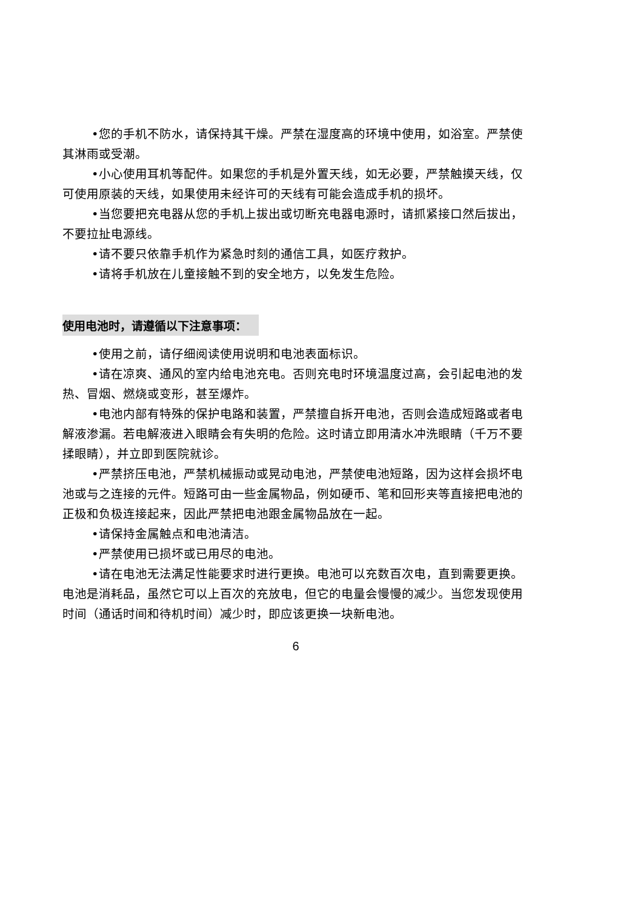•您的手机不防水，请保持其干燥。严禁在湿度高的环境中使用，如浴室。严禁使其淋雨或受潮。
•小心使用耳机等配件。如果您的手机是外置天线，如无必要，严禁触摸天线，仅可使用原装的天线，如果使用未经许可的天线有可能会造成手机的损坏。
•当您要把充电器从您的手机上拔出或切断充电器电源时，请抓紧接口然后拔出，不要拉扯电源线。
•请不要只依靠手机作为紧急时刻的通信工具，如医疗救护。
•请将手机放在儿童接触不到的安全地方，以免发生危险。
使用电池时，请遵循以下注意事项：
•使用之前，请仔细阅读使用说明和电池表面标识。
•请在凉爽、通风的室内给电池充电。否则充电时环境温度过高，会引起电池的发热、冒烟、燃烧或变形，甚至爆炸。
•电池内部有特殊的保护电路和装置，严禁擅自拆开电池，否则会造成短路或者电解液渗漏。若电解液进入眼睛会有失明的危险。这时请立即用清水冲洗眼睛（千万不要揉眼睛），并立即到医院就诊。
•严禁挤压电池，严禁机械振动或晃动电池，严禁使电池短路，因为这样会损坏电池或与之连接的元件。短路可由一些金属物品，例如硬币、笔和回形夹等直接把电池的正极和负极连接起来，因此严禁把电池跟金属物品放在一起。
•请保持金属触点和电池清洁。
•严禁使用已损坏或已用尽的电池。
•请在电池无法满足性能要求时进行更换。电池可以充数百次电，直到需要更换。电池是消耗品，虽然它可以上百次的充放电，但它的电量会慢慢的减少。当您发现使用时间（通话时间和待机时间）减少时，即应该更换一块新电池。
6